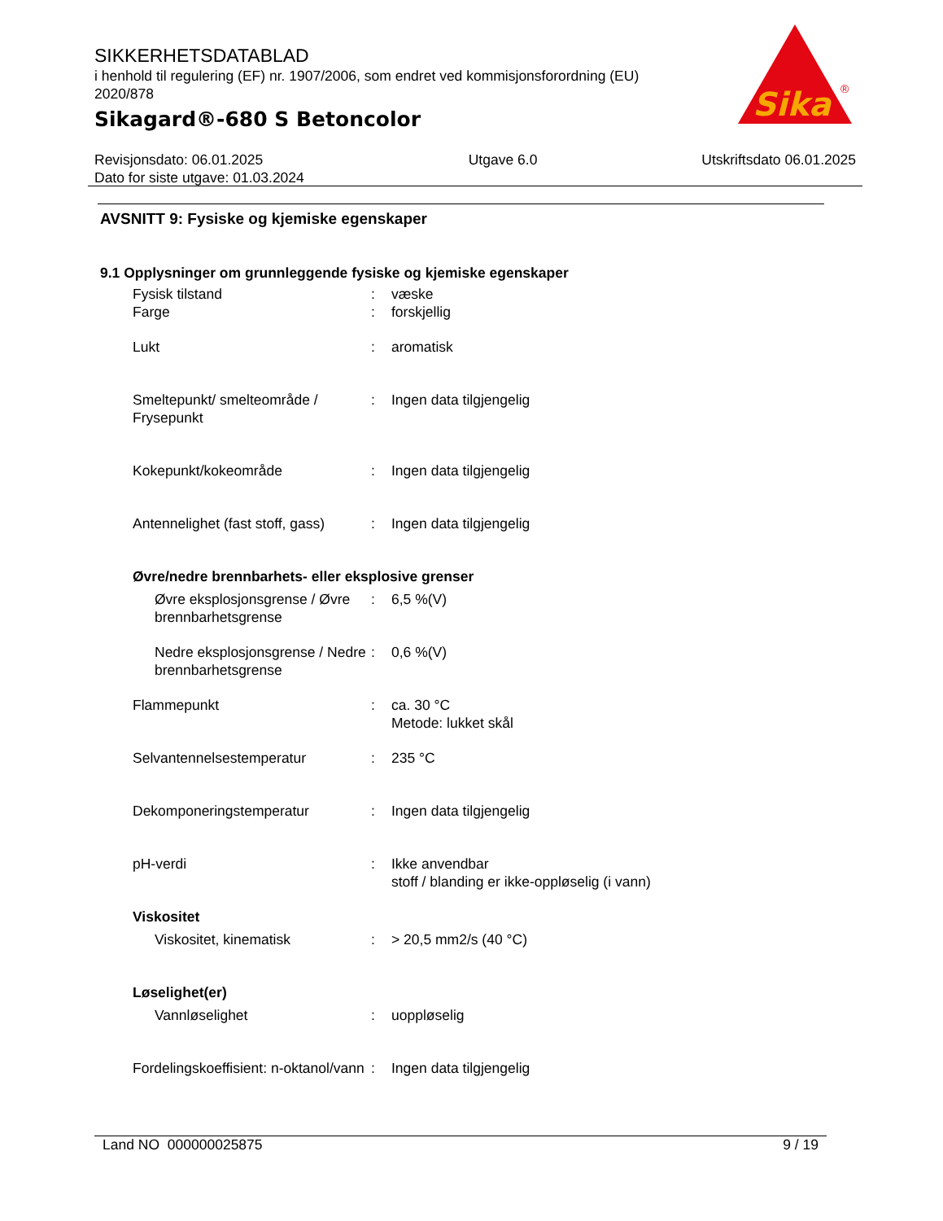SIKKERHETSDATABLAD
i henhold til regulering (EF) nr. 1907/2006, som endret ved kommisjonsforordning (EU) 2020/878
Sikagard®-680 S Betoncolor
Sika
®
Revisjonsdato: 06.01.2025
Dato for siste utgave: 01.03.2024
Utgave 6.0 Utskriftsdato 06.01.2025
AVSNITT 9: Fysiske og kjemiske egenskaper
9.1 Opplysninger om grunnleggende fysiske og kjemiske egenskaper
Fysisk tilstand : væske
Farge : forskjellig
Lukt : aromatisk
Smeltepunkt/ smelteområde / Frysepunkt
: Ingen data tilgjengelig
Kokepunkt/kokeområde : Ingen data tilgjengelig
Antennelighet (fast stoff, gass)
: Ingen data tilgjengelig
Øvre/nedre brennbarhets- eller eksplosive grenser
Øvre eksplosjonsgrense / Øvre brennbarhetsgrense
: 6,5 %(V)
Nedre eksplosjonsgrense / Nedre brennbarhetsgrense
: 0,6 %(V)
Flammepunkt : ca. 30 °C
Metode: lukket skål
Selvantennelsestemperatur : 235 °C
Dekomponeringstemperatur : Ingen data tilgjengelig
pH-verdi : Ikke anvendbar
stoff / blanding er ikke-oppløselig (i vann)
Viskositet
Viskositet, kinematisk : > 20,5 mm2/s (40 °C)
Løselighet(er)
Vannløselighet : uoppløselig
Fordelingskoeffisient: n-oktanol/vann
: Ingen data tilgjengelig
Land NO 000000025875 9 / 19